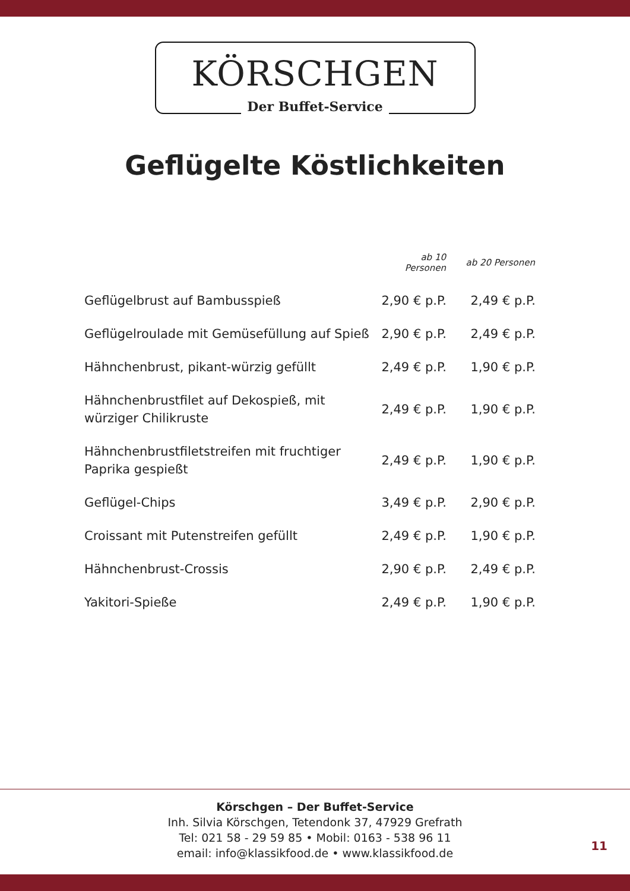KÖRSCHGEN
Der Buffet-Service
Geflügelte Köstlichkeiten
| | ab 10 Personen | ab 20 Personen |
| --- | --- | --- |
| Geflügelbrust auf Bambusspieß | 2,90 € p.P. | 2,49 € p.P. |
| Geflügelroulade mit Gemüsefüllung auf Spieß | 2,90 € p.P. | 2,49 € p.P. |
| Hähnchenbrust, pikant-würzig gefüllt | 2,49 € p.P. | 1,90 € p.P. |
| Hähnchenbrustfilet auf Dekospieß, mit würziger Chilikruste | 2,49 € p.P. | 1,90 € p.P. |
| Hähnchenbrustfiletstreifen mit fruchtiger Paprika gespießt | 2,49 € p.P. | 1,90 € p.P. |
| Geflügel-Chips | 3,49 € p.P. | 2,90 € p.P. |
| Croissant mit Putenstreifen gefüllt | 2,49 € p.P. | 1,90 € p.P. |
| Hähnchenbrust-Crossis | 2,90 € p.P. | 2,49 € p.P. |
| Yakitori-Spieße | 2,49 € p.P. | 1,90 € p.P. |
Körschgen – Der Buffet-Service
Inh. Silvia Körschgen, Tetendonk 37, 47929 Grefrath
Tel: 021 58 - 29 59 85 • Mobil: 0163 - 538 96 11
email: info@klassikfood.de • www.klassikfood.de
11